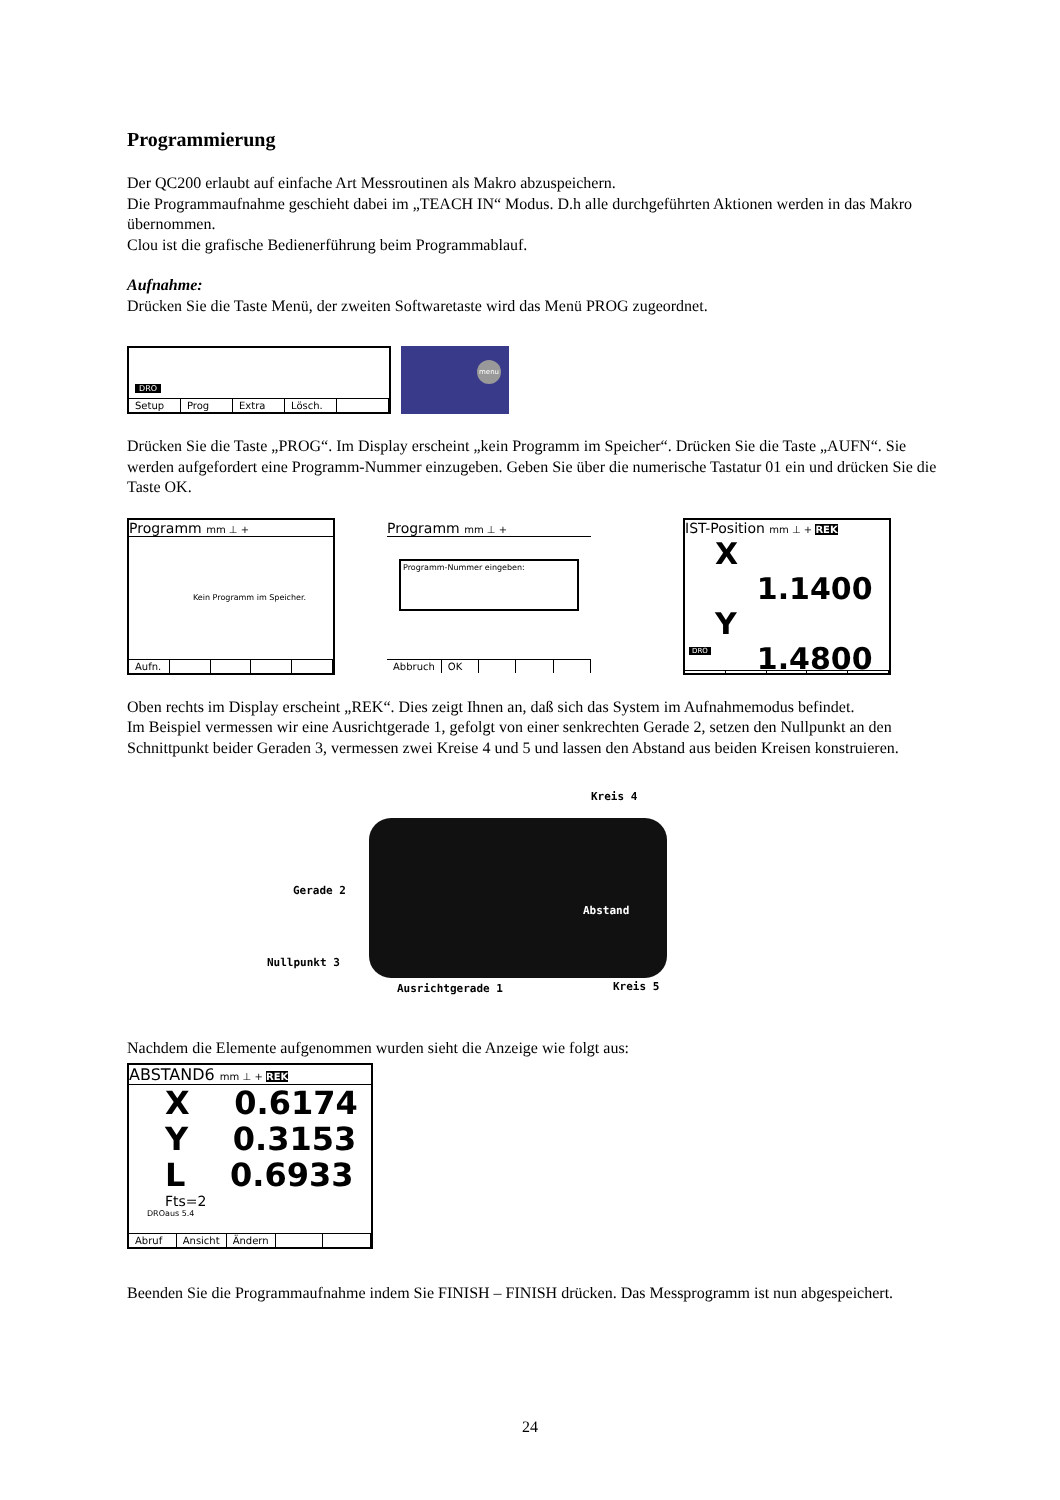Programmierung
Der QC200 erlaubt auf einfache Art Messroutinen als Makro abzuspeichern.
Die Programmaufnahme geschieht dabei im „TEACH IN“ Modus. D.h alle durchgeführten Aktionen werden in das Makro übernommen.
Clou ist die grafische Bedienerführung beim Programmablauf.
Aufnahme:
Drücken Sie die Taste Menü, der zweiten Softwaretaste wird das Menü PROG zugeordnet.
DRO
Setup Prog Extra Lösch.
menu
Drücken Sie die Taste „PROG“. Im Display erscheint „kein Programm im Speicher“. Drücken Sie die Taste „AUFN“. Sie werden aufgefordert eine Programm-Nummer einzugeben. Geben Sie über die numerische Tastatur 01 ein und drücken Sie die Taste OK.
Programm mm ⊥ +
Kein Programm im Speicher.
Aufn.
Programm mm ⊥ +
Programm-Nummer eingeben:
Abbruch OK
IST-Position mm ⊥ + REK
X 1.1400
Y 1.4800
DRO
Oben rechts im Display erscheint „REK“. Dies zeigt Ihnen an, daß sich das System im Aufnahmemodus befindet.
Im Beispiel vermessen wir eine Ausrichtgerade 1, gefolgt von einer senkrechten Gerade 2, setzen den Nullpunkt an den Schnittpunkt beider Geraden 3, vermessen zwei Kreise 4 und 5 und lassen den Abstand aus beiden Kreisen konstruieren.
Kreis 4
Gerade 2
Abstand
Nullpunkt 3
Ausrichtgerade 1 Kreis 5
Nachdem die Elemente aufgenommen wurden sieht die Anzeige wie folgt aus:
ABSTAND6 mm ⊥ + REK
X 0.6174
Y 0.3153
L 0.6933
Fts=2
aus 5.4 DRO
Abruf Ansicht Ändern
Beenden Sie die Programmaufnahme indem Sie FINISH – FINISH drücken. Das Messprogramm ist nun abgespeichert.
24